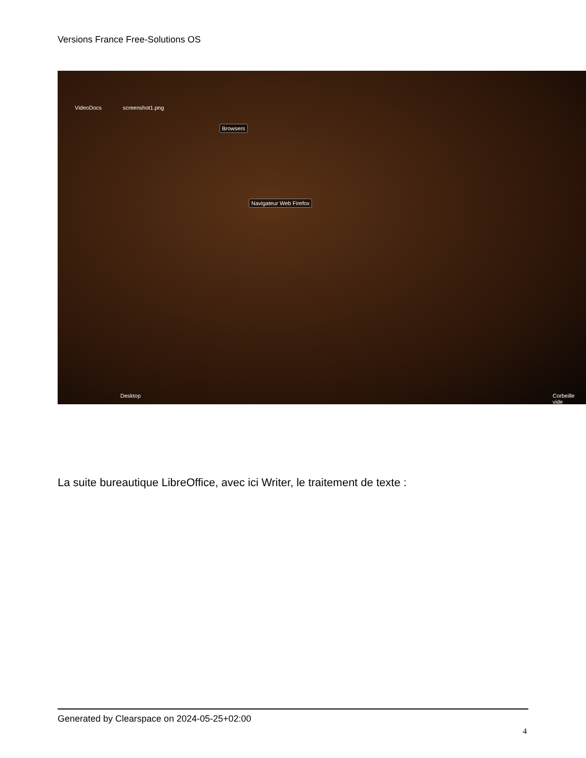Versions France Free-Solutions OS
VideoDocs screenshot1.png
Browsers
Navigateur Web Firefox
Desktop Corbeille vide
La suite bureautique LibreOffice, avec ici Writer, le traitement de texte :
Generated by Clearspace on 2024-05-25+02:00
4